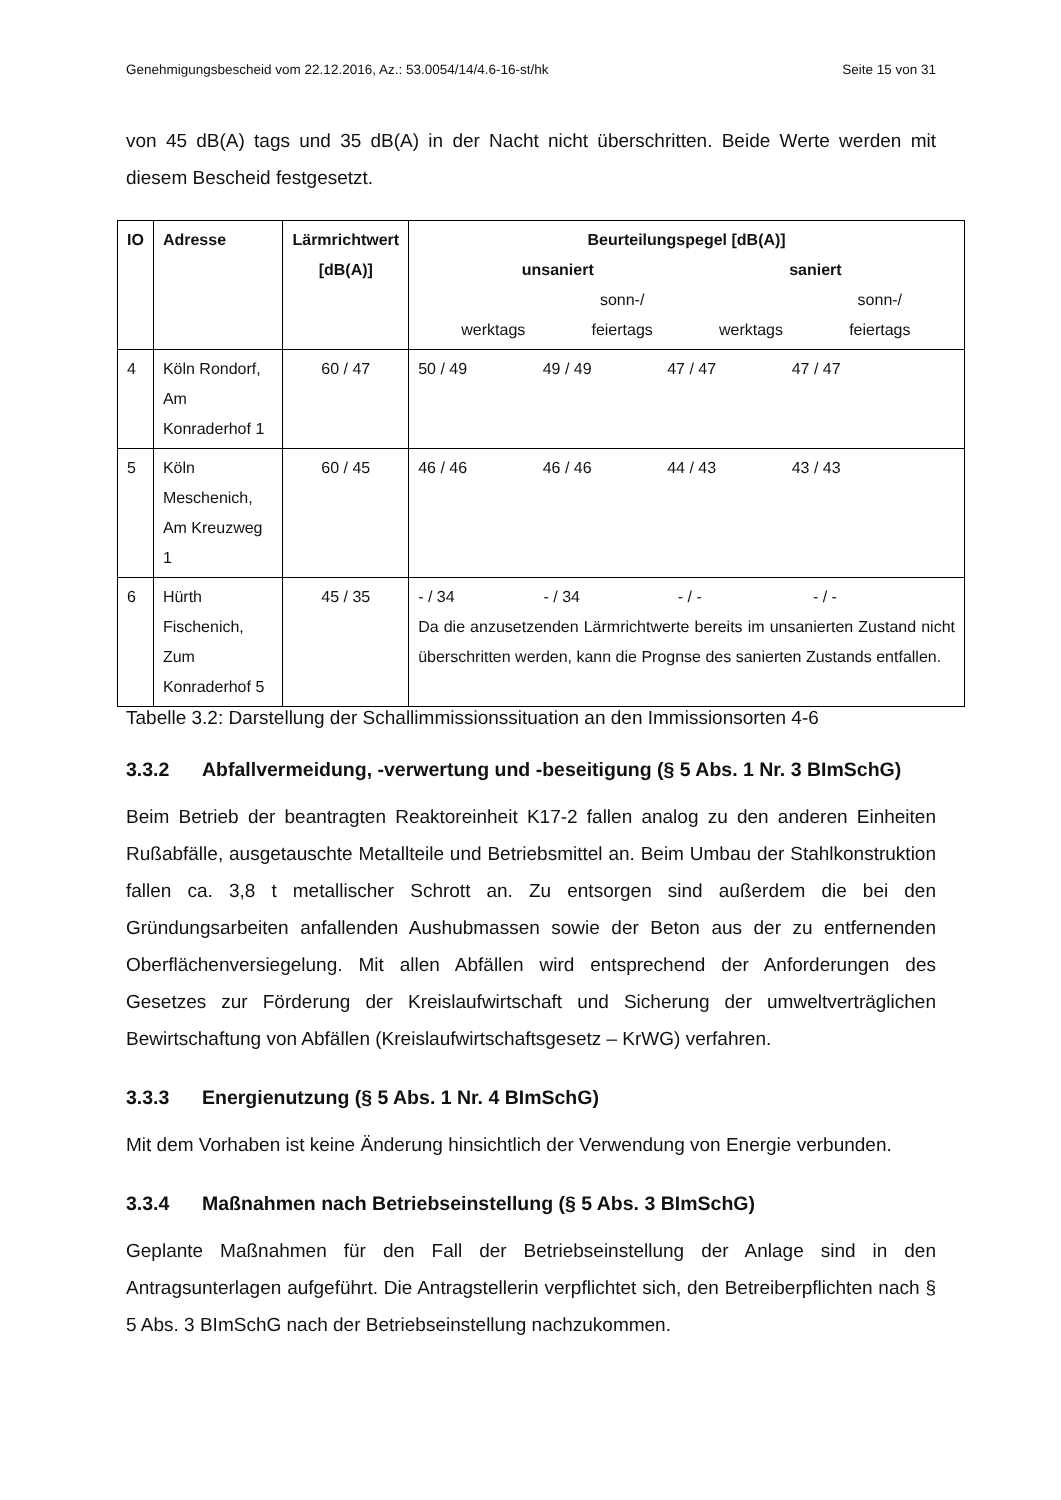Genehmigungsbescheid vom 22.12.2016, Az.: 53.0054/14/4.6-16-st/hk Seite 15 von 31
von 45 dB(A) tags und 35 dB(A) in der Nacht nicht überschritten. Beide Werte werden mit diesem Bescheid festgesetzt.
| IO | Adresse | Lärmrichtwert [dB(A)] | Beurteilungspegel [dB(A)] unsaniert saniert werktags sonn-/ feiertags werktags sonn-/ feiertags |
| --- | --- | --- | --- |
| 4 | Köln Rondorf, Am Konraderhof 1 | 60 / 47 | 50 / 49 49 / 49 47 / 47 47 / 47 |
| 5 | Köln Meschenich, Am Kreuzweg 1 | 60 / 45 | 46 / 46 46 / 46 44 / 43 43 / 43 |
| 6 | Hürth Fischenich, Zum Konraderhof 5 | 45 / 35 | - / 34 - / 34 - / - - / - Da die anzusetzenden Lärmrichtwerte bereits im unsanierten Zustand nicht überschritten werden, kann die Prognse des sanierten Zustands entfallen. |
Tabelle 3.2: Darstellung der Schallimmissionssituation an den Immissionsorten 4-6
3.3.2 Abfallvermeidung, -verwertung und -beseitigung (§ 5 Abs. 1 Nr. 3 BImSchG)
Beim Betrieb der beantragten Reaktoreinheit K17-2 fallen analog zu den anderen Einheiten Rußabfälle, ausgetauschte Metallteile und Betriebsmittel an. Beim Umbau der Stahlkonstruktion fallen ca. 3,8 t metallischer Schrott an. Zu entsorgen sind außerdem die bei den Gründungsarbeiten anfallenden Aushubmassen sowie der Beton aus der zu entfernenden Oberflächenversiegelung. Mit allen Abfällen wird entsprechend der Anforderungen des Gesetzes zur Förderung der Kreislaufwirtschaft und Sicherung der umweltverträglichen Bewirtschaftung von Abfällen (Kreislaufwirtschaftsgesetz – KrWG) verfahren.
3.3.3 Energienutzung (§ 5 Abs. 1 Nr. 4 BImSchG)
Mit dem Vorhaben ist keine Änderung hinsichtlich der Verwendung von Energie verbunden.
3.3.4 Maßnahmen nach Betriebseinstellung (§ 5 Abs. 3 BImSchG)
Geplante Maßnahmen für den Fall der Betriebseinstellung der Anlage sind in den Antragsunterlagen aufgeführt. Die Antragstellerin verpflichtet sich, den Betreiberpflichten nach § 5 Abs. 3 BImSchG nach der Betriebseinstellung nachzukommen.